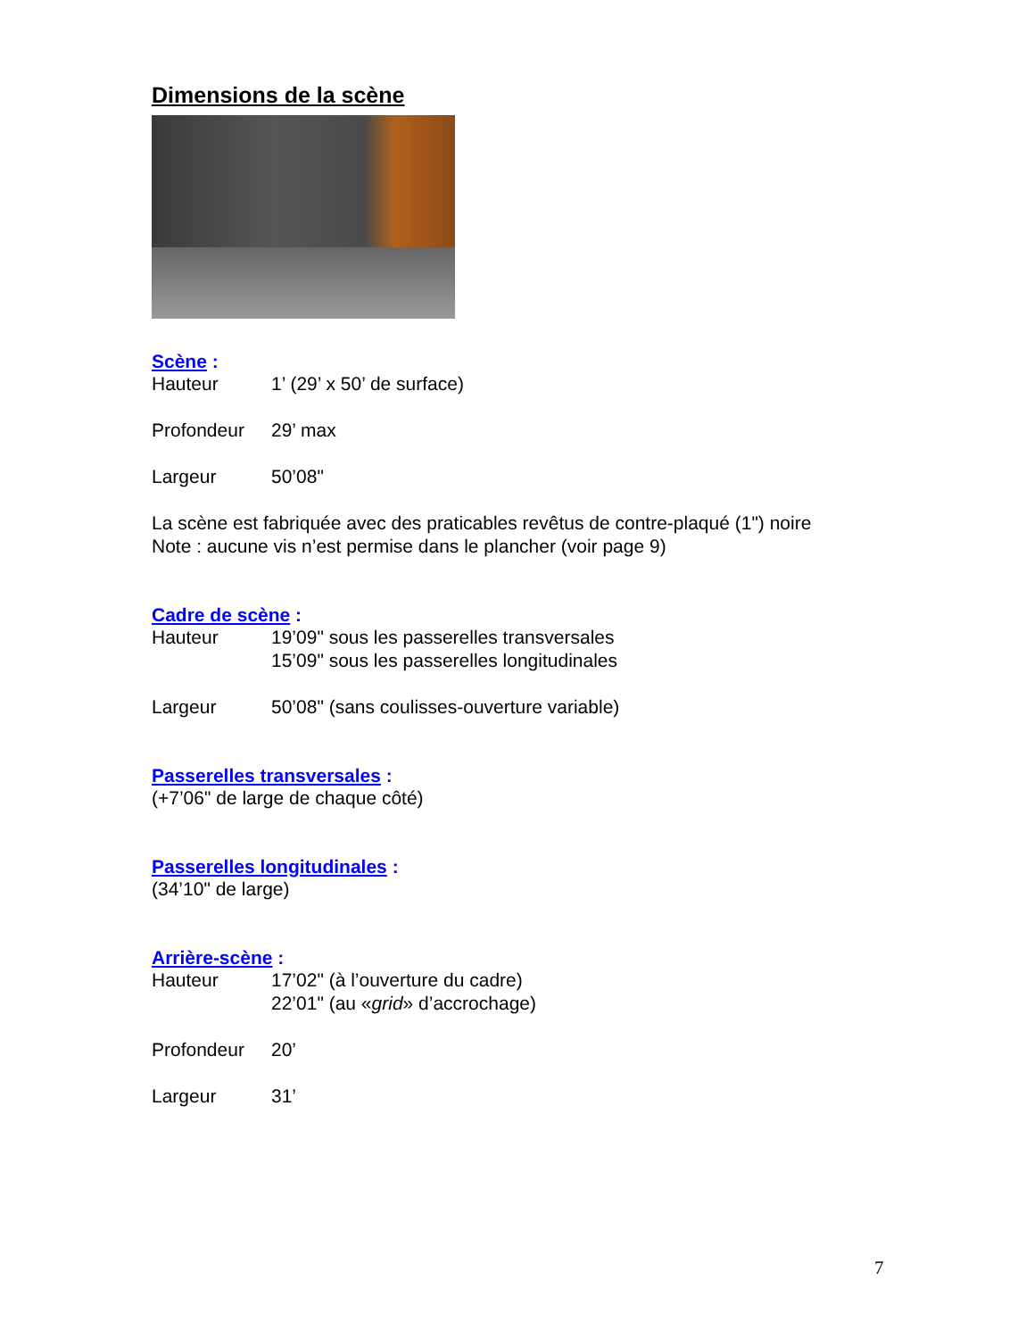Dimensions de la scène
Scène :
Hauteur 1’ (29’ x 50’ de surface)
Profondeur 29’ max
Largeur 50’08"
La scène est fabriquée avec des praticables revêtus de contre-plaqué (1") noire
Note : aucune vis n’est permise dans le plancher (voir page 9)
Cadre de scène :
Hauteur 19’09" sous les passerelles transversales
15’09" sous les passerelles longitudinales
Largeur 50’08" (sans coulisses-ouverture variable)
Passerelles transversales :
(+7’06" de large de chaque côté)
Passerelles longitudinales :
(34’10" de large)
Arrière-scène :
Hauteur 17’02" (à l’ouverture du cadre)
22’01" (au «grid» d’accrochage)
Profondeur 20’
Largeur 31’
7